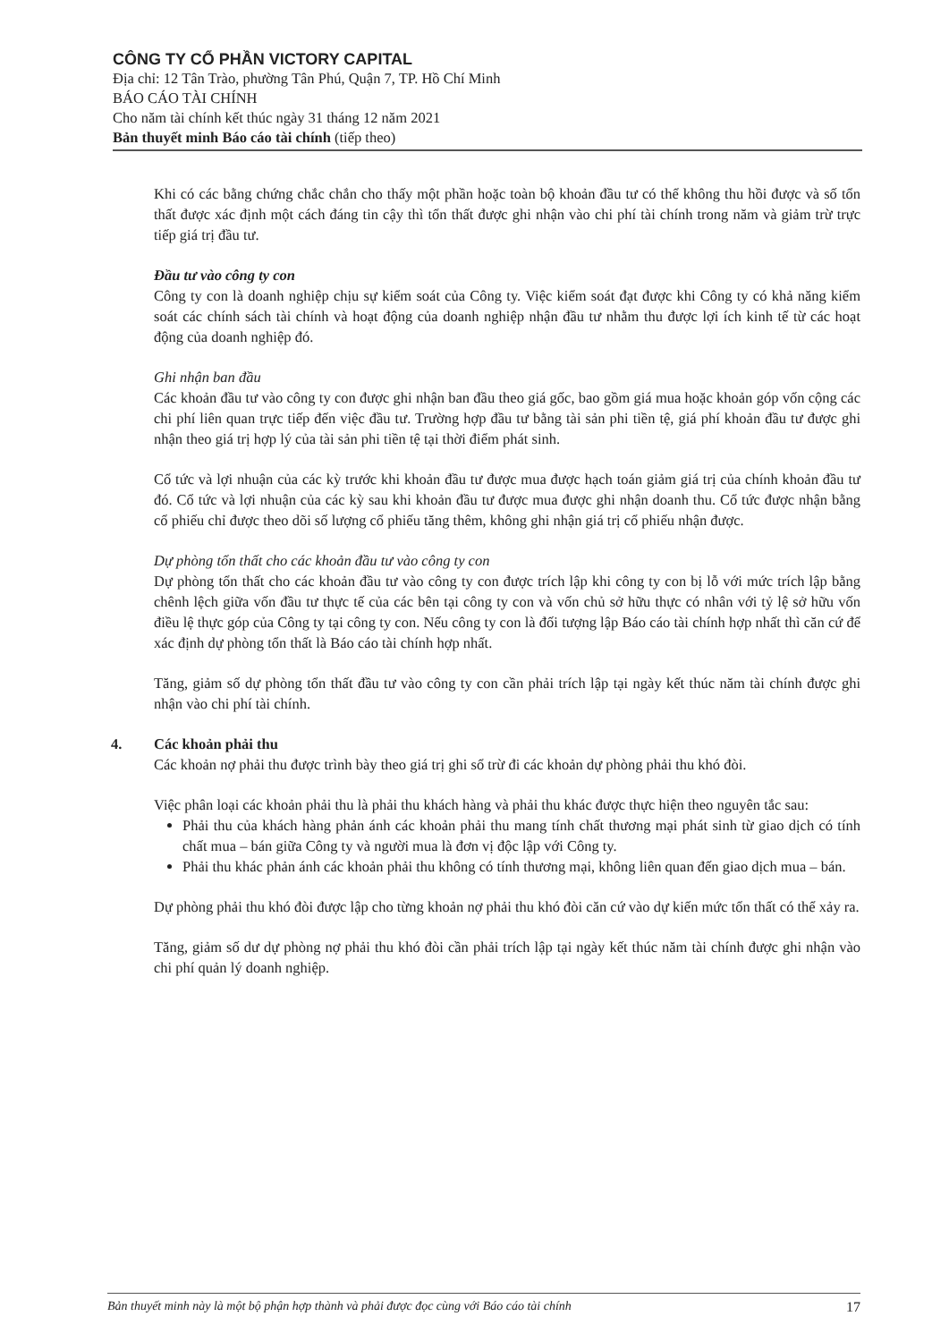CÔNG TY CỔ PHẦN VICTORY CAPITAL
Địa chỉ: 12 Tân Trào, phường Tân Phú, Quận 7, TP. Hồ Chí Minh
BÁO CÁO TÀI CHÍNH
Cho năm tài chính kết thúc ngày 31 tháng 12 năm 2021
Bản thuyết minh Báo cáo tài chính (tiếp theo)
Khi có các bằng chứng chắc chắn cho thấy một phần hoặc toàn bộ khoản đầu tư có thể không thu hồi được và số tổn thất được xác định một cách đáng tin cậy thì tổn thất được ghi nhận vào chi phí tài chính trong năm và giảm trừ trực tiếp giá trị đầu tư.
Đầu tư vào công ty con
Công ty con là doanh nghiệp chịu sự kiểm soát của Công ty. Việc kiểm soát đạt được khi Công ty có khả năng kiểm soát các chính sách tài chính và hoạt động của doanh nghiệp nhận đầu tư nhằm thu được lợi ích kinh tế từ các hoạt động của doanh nghiệp đó.
Ghi nhận ban đầu
Các khoản đầu tư vào công ty con được ghi nhận ban đầu theo giá gốc, bao gồm giá mua hoặc khoản góp vốn cộng các chi phí liên quan trực tiếp đến việc đầu tư. Trường hợp đầu tư bằng tài sản phi tiền tệ, giá phí khoản đầu tư được ghi nhận theo giá trị hợp lý của tài sản phi tiền tệ tại thời điểm phát sinh.
Cổ tức và lợi nhuận của các kỳ trước khi khoản đầu tư được mua được hạch toán giảm giá trị của chính khoản đầu tư đó. Cổ tức và lợi nhuận của các kỳ sau khi khoản đầu tư được mua được ghi nhận doanh thu. Cổ tức được nhận bằng cổ phiếu chỉ được theo dõi số lượng cổ phiếu tăng thêm, không ghi nhận giá trị cổ phiếu nhận được.
Dự phòng tổn thất cho các khoản đầu tư vào công ty con
Dự phòng tổn thất cho các khoản đầu tư vào công ty con được trích lập khi công ty con bị lỗ với mức trích lập bằng chênh lệch giữa vốn đầu tư thực tế của các bên tại công ty con và vốn chủ sở hữu thực có nhân với tỷ lệ sở hữu vốn điều lệ thực góp của Công ty tại công ty con. Nếu công ty con là đối tượng lập Báo cáo tài chính hợp nhất thì căn cứ để xác định dự phòng tổn thất là Báo cáo tài chính hợp nhất.
Tăng, giảm số dự phòng tổn thất đầu tư vào công ty con cần phải trích lập tại ngày kết thúc năm tài chính được ghi nhận vào chi phí tài chính.
4. Các khoản phải thu
Các khoản nợ phải thu được trình bày theo giá trị ghi sổ trừ đi các khoản dự phòng phải thu khó đòi.
Việc phân loại các khoản phải thu là phải thu khách hàng và phải thu khác được thực hiện theo nguyên tắc sau:
Phải thu của khách hàng phản ánh các khoản phải thu mang tính chất thương mại phát sinh từ giao dịch có tính chất mua – bán giữa Công ty và người mua là đơn vị độc lập với Công ty.
Phải thu khác phản ánh các khoản phải thu không có tính thương mại, không liên quan đến giao dịch mua – bán.
Dự phòng phải thu khó đòi được lập cho từng khoản nợ phải thu khó đòi căn cứ vào dự kiến mức tổn thất có thể xảy ra.
Tăng, giảm số dư dự phòng nợ phải thu khó đòi cần phải trích lập tại ngày kết thúc năm tài chính được ghi nhận vào chi phí quản lý doanh nghiệp.
Bản thuyết minh này là một bộ phận hợp thành và phải được đọc cùng với Báo cáo tài chính 17